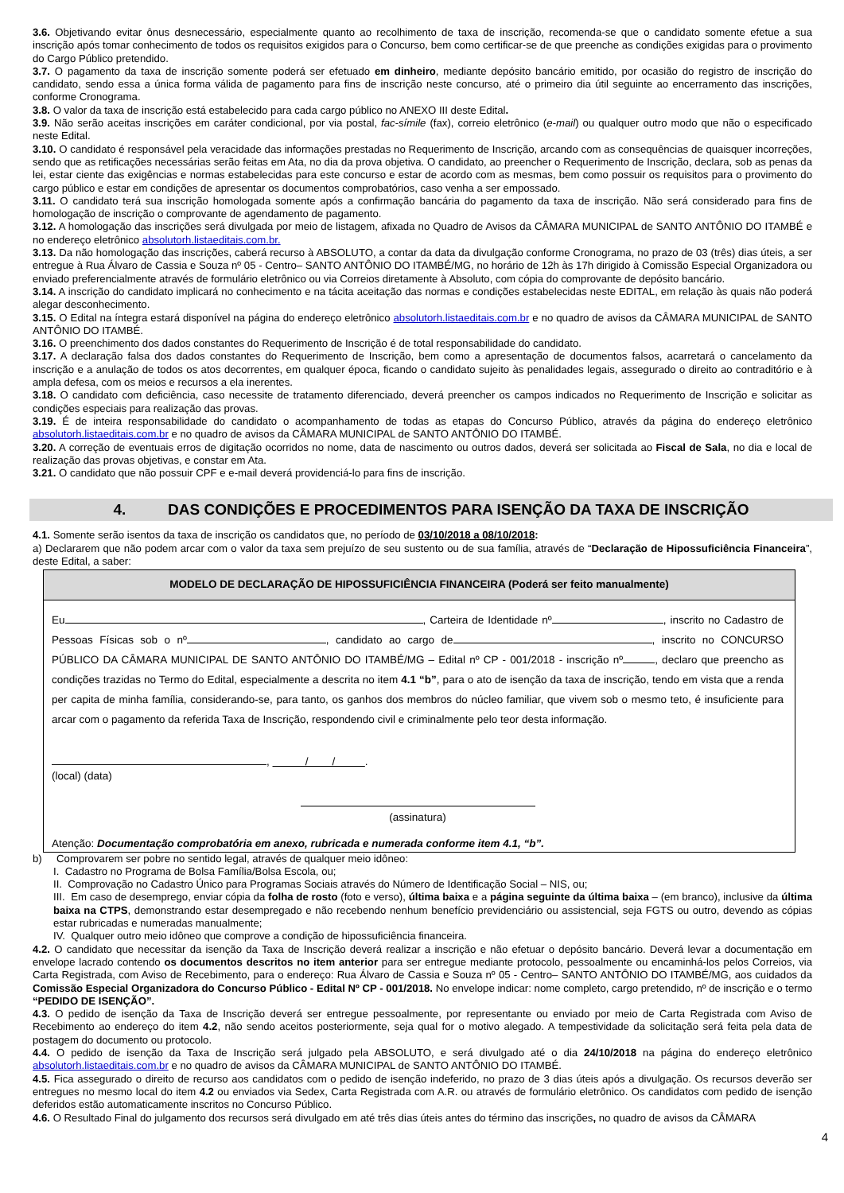3.6. Objetivando evitar ônus desnecessário, especialmente quanto ao recolhimento de taxa de inscrição, recomenda-se que o candidato somente efetue a sua inscrição após tomar conhecimento de todos os requisitos exigidos para o Concurso, bem como certificar-se de que preenche as condições exigidas para o provimento do Cargo Público pretendido.
3.7. O pagamento da taxa de inscrição somente poderá ser efetuado em dinheiro, mediante depósito bancário emitido, por ocasião do registro de inscrição do candidato, sendo essa a única forma válida de pagamento para fins de inscrição neste concurso, até o primeiro dia útil seguinte ao encerramento das inscrições, conforme Cronograma.
3.8. O valor da taxa de inscrição está estabelecido para cada cargo público no ANEXO III deste Edital.
3.9. Não serão aceitas inscrições em caráter condicional, por via postal, fac-símile (fax), correio eletrônico (e-mail) ou qualquer outro modo que não o especificado neste Edital.
3.10. O candidato é responsável pela veracidade das informações prestadas no Requerimento de Inscrição, arcando com as consequências de quaisquer incorreções, sendo que as retificações necessárias serão feitas em Ata, no dia da prova objetiva. O candidato, ao preencher o Requerimento de Inscrição, declara, sob as penas da lei, estar ciente das exigências e normas estabelecidas para este concurso e estar de acordo com as mesmas, bem como possuir os requisitos para o provimento do cargo público e estar em condições de apresentar os documentos comprobatórios, caso venha a ser empossado.
3.11. O candidato terá sua inscrição homologada somente após a confirmação bancária do pagamento da taxa de inscrição. Não será considerado para fins de homologação de inscrição o comprovante de agendamento de pagamento.
3.12. A homologação das inscrições será divulgada por meio de listagem, afixada no Quadro de Avisos da CÂMARA MUNICIPAL de SANTO ANTÔNIO DO ITAMBÉ e no endereço eletrônico absolutorh.listaeditais.com.br.
3.13. Da não homologação das inscrições, caberá recurso à ABSOLUTO, a contar da data da divulgação conforme Cronograma, no prazo de 03 (três) dias úteis, a ser entregue à Rua Álvaro de Cassia e Souza nº 05 - Centro– SANTO ANTÔNIO DO ITAMBÉ/MG, no horário de 12h às 17h dirigido à Comissão Especial Organizadora ou enviado preferencialmente através de formulário eletrônico ou via Correios diretamente à Absoluto, com cópia do comprovante de depósito bancário.
3.14. A inscrição do candidato implicará no conhecimento e na tácita aceitação das normas e condições estabelecidas neste EDITAL, em relação às quais não poderá alegar desconhecimento.
3.15. O Edital na íntegra estará disponível na página do endereço eletrônico absolutorh.listaeditais.com.br e no quadro de avisos da CÂMARA MUNICIPAL de SANTO ANTÔNIO DO ITAMBÉ.
3.16. O preenchimento dos dados constantes do Requerimento de Inscrição é de total responsabilidade do candidato.
3.17. A declaração falsa dos dados constantes do Requerimento de Inscrição, bem como a apresentação de documentos falsos, acarretará o cancelamento da inscrição e a anulação de todos os atos decorrentes, em qualquer época, ficando o candidato sujeito às penalidades legais, assegurado o direito ao contraditório e à ampla defesa, com os meios e recursos a ela inerentes.
3.18. O candidato com deficiência, caso necessite de tratamento diferenciado, deverá preencher os campos indicados no Requerimento de Inscrição e solicitar as condições especiais para realização das provas.
3.19. É de inteira responsabilidade do candidato o acompanhamento de todas as etapas do Concurso Público, através da página do endereço eletrônico absolutorh.listaeditais.com.br e no quadro de avisos da CÂMARA MUNICIPAL de SANTO ANTÔNIO DO ITAMBÉ.
3.20. A correção de eventuais erros de digitação ocorridos no nome, data de nascimento ou outros dados, deverá ser solicitada ao Fiscal de Sala, no dia e local de realização das provas objetivas, e constar em Ata.
3.21. O candidato que não possuir CPF e e-mail deverá providenciá-lo para fins de inscrição.
4. DAS CONDIÇÕES E PROCEDIMENTOS PARA ISENÇÃO DA TAXA DE INSCRIÇÃO
4.1. Somente serão isentos da taxa de inscrição os candidatos que, no período de 03/10/2018 a 08/10/2018:
a) Declararem que não podem arcar com o valor da taxa sem prejuízo de seu sustento ou de sua família, através de “Declaração de Hipossuficiência Financeira”, deste Edital, a saber:
MODELO DE DECLARAÇÃO DE HIPOSSUFICIÊNCIA FINANCEIRA (Poderá ser feito manualmente)
Eu , Carteira de Identidade nº , inscrito no Cadastro de Pessoas Físicas sob o nº , candidato ao cargo de , inscrito no CONCURSO PÚBLICO DA CÂMARA MUNICIPAL DE SANTO ANTÔNIO DO ITAMBÉ/MG – Edital nº CP - 001/2018 - inscrição nº , declaro que preencho as condições trazidas no Termo do Edital, especialmente a descrita no item 4.1 “b”, para o ato de isenção da taxa de inscrição, tendo em vista que a renda per capita de minha família, considerando-se, para tanto, os ganhos dos membros do núcleo familiar, que vivem sob o mesmo teto, é insuficiente para arcar com o pagamento da referida Taxa de Inscrição, respondendo civil e criminalmente pelo teor desta informação.
, / / .
(local) (data)
(assinatura)
Atenção: Documentação comprobatória em anexo, rubricada e numerada conforme item 4.1, “b”.
b) Comprovarem ser pobre no sentido legal, através de qualquer meio idôneo:
I. Cadastro no Programa de Bolsa Família/Bolsa Escola, ou;
II. Comprovação no Cadastro Único para Programas Sociais através do Número de Identificação Social – NIS, ou;
III. Em caso de desemprego, enviar cópia da folha de rosto (foto e verso), última baixa e a página seguinte da última baixa – (em branco), inclusive da última baixa na CTPS, demonstrando estar desempregado e não recebendo nenhum benefício previdenciário ou assistencial, seja FGTS ou outro, devendo as cópias estar rubricadas e numeradas manualmente;
IV. Qualquer outro meio idôneo que comprove a condição de hipossuficiência financeira.
4.2. O candidato que necessitar da isenção da Taxa de Inscrição deverá realizar a inscrição e não efetuar o depósito bancário. Deverá levar a documentação em envelope lacrado contendo os documentos descritos no item anterior para ser entregue mediante protocolo, pessoalmente ou encaminhá-los pelos Correios, via Carta Registrada, com Aviso de Recebimento, para o endereço: Rua Álvaro de Cassia e Souza nº 05 - Centro– SANTO ANTÔNIO DO ITAMBÉ/MG, aos cuidados da Comissão Especial Organizadora do Concurso Público - Edital Nº CP - 001/2018. No envelope indicar: nome completo, cargo pretendido, nº de inscrição e o termo “PEDIDO DE ISENÇÃO”.
4.3. O pedido de isenção da Taxa de Inscrição deverá ser entregue pessoalmente, por representante ou enviado por meio de Carta Registrada com Aviso de Recebimento ao endereço do item 4.2, não sendo aceitos posteriormente, seja qual for o motivo alegado. A tempestividade da solicitação será feita pela data de postagem do documento ou protocolo.
4.4. O pedido de isenção da Taxa de Inscrição será julgado pela ABSOLUTO, e será divulgado até o dia 24/10/2018 na página do endereço eletrônico absolutorh.listaeditais.com.br e no quadro de avisos da CÂMARA MUNICIPAL de SANTO ANTÔNIO DO ITAMBÉ.
4.5. Fica assegurado o direito de recurso aos candidatos com o pedido de isenção indeferido, no prazo de 3 dias úteis após a divulgação. Os recursos deverão ser entregues no mesmo local do item 4.2 ou enviados via Sedex, Carta Registrada com A.R. ou através de formulário eletrônico. Os candidatos com pedido de isenção deferidos estão automaticamente inscritos no Concurso Público.
4.6. O Resultado Final do julgamento dos recursos será divulgado em até três dias úteis antes do término das inscrições, no quadro de avisos da CÂMARA
4